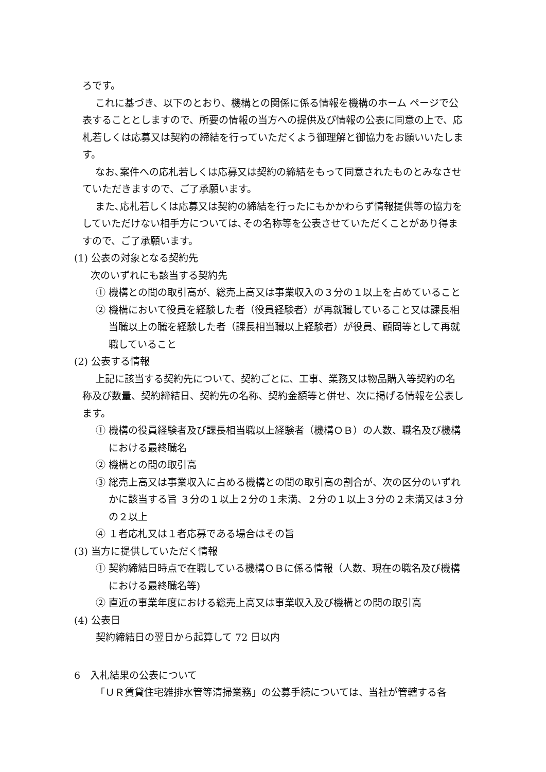ろです。
これに基づき、以下のとおり、機構との関係に係る情報を機構のホーム ページで公表することとしますので、所要の情報の当方への提供及び情報の公表に同意の上で、応札若しくは応募又は契約の締結を行っていただくよう御理解と御協力をお願いいたします。
なお､案件への応札若しくは応募又は契約の締結をもって同意されたものとみなさせていただきますので、ご了承願います。
また､応札若しくは応募又は契約の締結を行ったにもかかわらず情報提供等の協力をしていただけない相手方については､その名称等を公表させていただくことがあり得ますので、ご了承願います。
(1) 公表の対象となる契約先
次のいずれにも該当する契約先
① 機構との間の取引高が、総売上高又は事業収入の３分の１以上を占めていること
② 機構において役員を経験した者（役員経験者）が再就職していること又は課長相当職以上の職を経験した者（課長相当職以上経験者）が役員、顧問等として再就職していること
(2) 公表する情報
上記に該当する契約先について、契約ごとに、工事、業務又は物品購入等契約の名称及び数量、契約締結日、契約先の名称、契約金額等と併せ、次に掲げる情報を公表します。
① 機構の役員経験者及び課長相当職以上経験者（機構ＯＢ）の人数、職名及び機構における最終職名
② 機構との間の取引高
③ 総売上高又は事業収入に占める機構との間の取引高の割合が、次の区分のいずれかに該当する旨 ３分の１以上２分の１未満、２分の１以上３分の２未満又は３分の２以上
④ １者応札又は１者応募である場合はその旨
(3) 当方に提供していただく情報
① 契約締結日時点で在職している機構ＯＢに係る情報（人数、現在の職名及び機構における最終職名等)
② 直近の事業年度における総売上高又は事業収入及び機構との間の取引高
(4) 公表日
契約締結日の翌日から起算して 72 日以内
6　入札結果の公表について
「ＵＲ賃貸住宅雑排水管等清掃業務」の公募手続については、当社が管轄する各